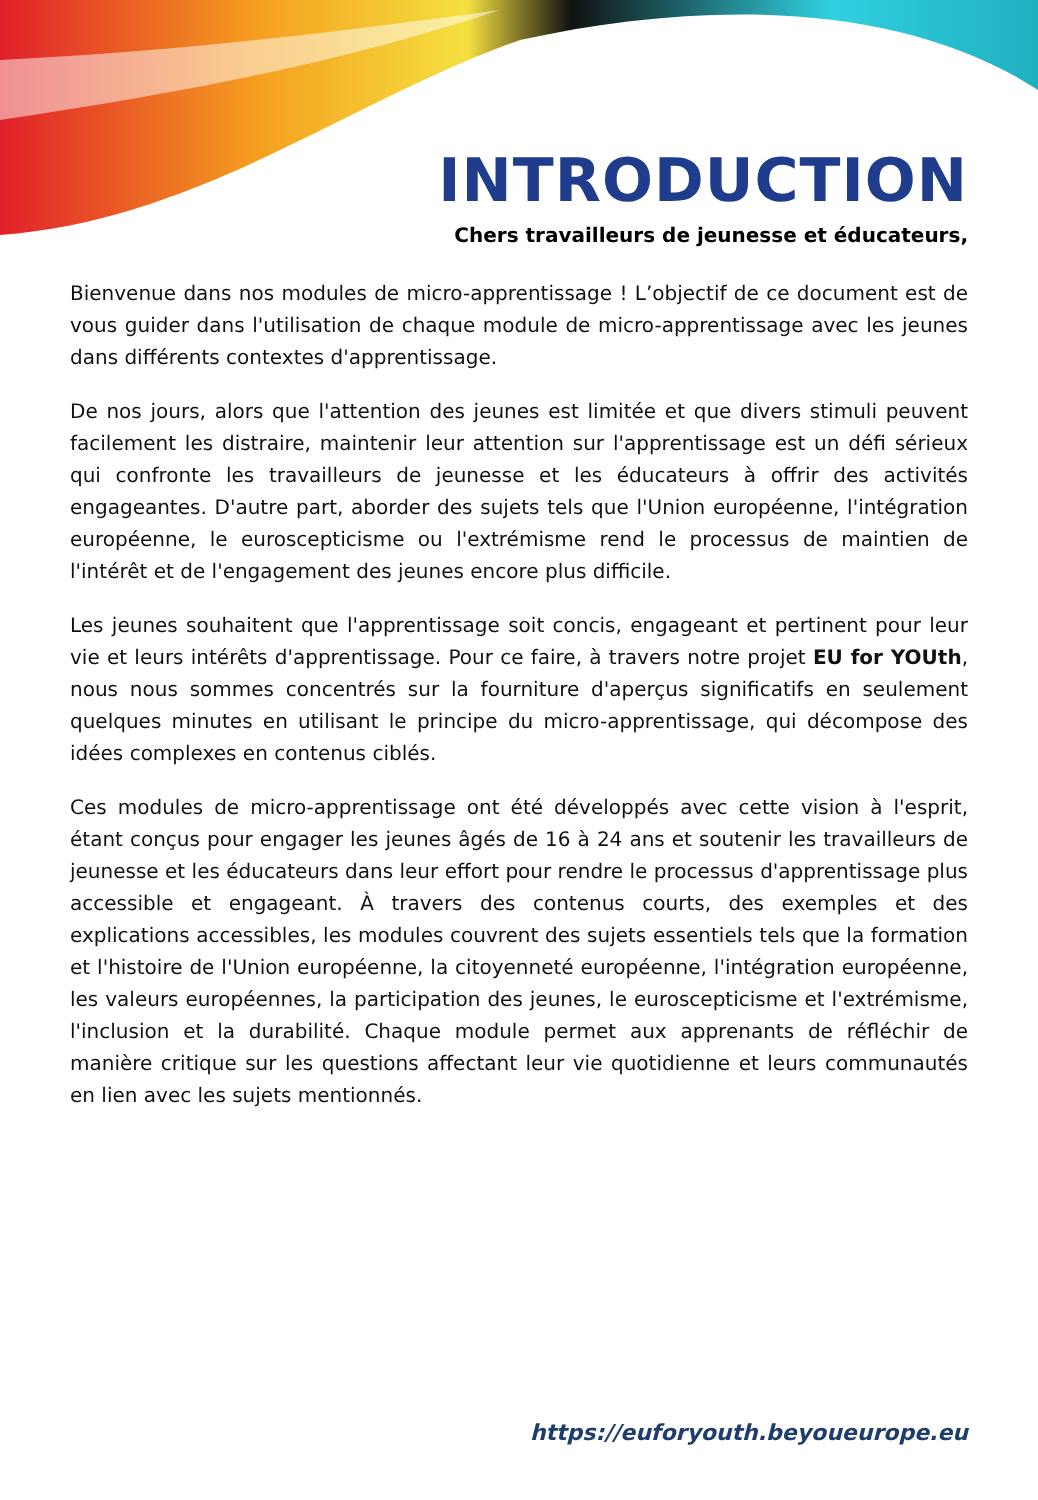INTRODUCTION
Chers travailleurs de jeunesse et éducateurs,
Bienvenue dans nos modules de micro-apprentissage ! L’objectif de ce document est de vous guider dans l'utilisation de chaque module de micro-apprentissage avec les jeunes dans différents contextes d'apprentissage.
De nos jours, alors que l'attention des jeunes est limitée et que divers stimuli peuvent facilement les distraire, maintenir leur attention sur l'apprentissage est un défi sérieux qui confronte les travailleurs de jeunesse et les éducateurs à offrir des activités engageantes. D'autre part, aborder des sujets tels que l'Union européenne, l'intégration européenne, le euroscepticisme ou l'extrémisme rend le processus de maintien de l'intérêt et de l'engagement des jeunes encore plus difficile.
Les jeunes souhaitent que l'apprentissage soit concis, engageant et pertinent pour leur vie et leurs intérêts d'apprentissage. Pour ce faire, à travers notre projet EU for YOUth, nous nous sommes concentrés sur la fourniture d'aperçus significatifs en seulement quelques minutes en utilisant le principe du micro-apprentissage, qui décompose des idées complexes en contenus ciblés.
Ces modules de micro-apprentissage ont été développés avec cette vision à l'esprit, étant conçus pour engager les jeunes âgés de 16 à 24 ans et soutenir les travailleurs de jeunesse et les éducateurs dans leur effort pour rendre le processus d'apprentissage plus accessible et engageant. À travers des contenus courts, des exemples et des explications accessibles, les modules couvrent des sujets essentiels tels que la formation et l'histoire de l'Union européenne, la citoyenneté européenne, l'intégration européenne, les valeurs européennes, la participation des jeunes, le euroscepticisme et l'extrémisme, l'inclusion et la durabilité. Chaque module permet aux apprenants de réfléchir de manière critique sur les questions affectant leur vie quotidienne et leurs communautés en lien avec les sujets mentionnés.
https://euforyouth.beyoueurope.eu